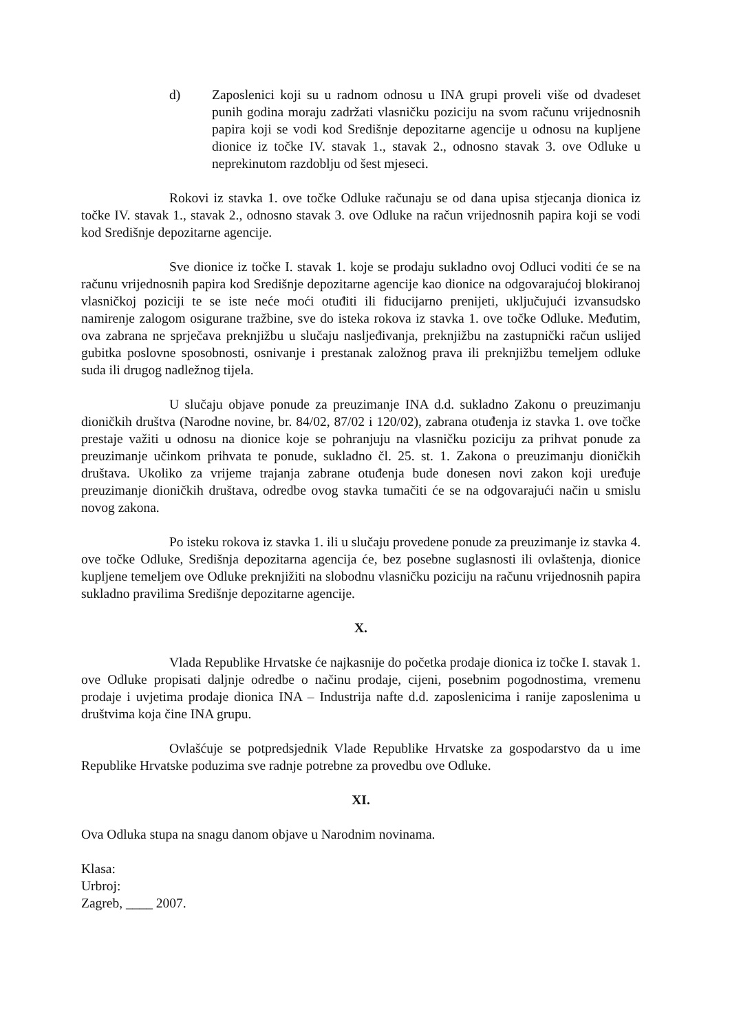d) Zaposlenici koji su u radnom odnosu u INA grupi proveli više od dvadeset punih godina moraju zadržati vlasničku poziciju na svom računu vrijednosnih papira koji se vodi kod Središnje depozitarne agencije u odnosu na kupljene dionice iz točke IV. stavak 1., stavak 2., odnosno stavak 3. ove Odluke u neprekinutom razdoblju od šest mjeseci.
Rokovi iz stavka 1. ove točke Odluke računaju se od dana upisa stjecanja dionica iz točke IV. stavak 1., stavak 2., odnosno stavak 3. ove Odluke na račun vrijednosnih papira koji se vodi kod Središnje depozitarne agencije.
Sve dionice iz točke I. stavak 1. koje se prodaju sukladno ovoj Odluci voditi će se na računu vrijednosnih papira kod Središnje depozitarne agencije kao dionice na odgovarajućoj blokiranoj vlasničkoj poziciji te se iste neće moći otuđiti ili fiducijarno prenijeti, uključujući izvansudsko namirenje zalogom osigurane tražbine, sve do isteka rokova iz stavka 1. ove točke Odluke. Međutim, ova zabrana ne sprječava preknjižbu u slučaju nasljeđivanja, preknjižbu na zastupnički račun uslijed gubitka poslovne sposobnosti, osnivanje i prestanak založnog prava ili preknjižbu temeljem odluke suda ili drugog nadležnog tijela.
U slučaju objave ponude za preuzimanje INA d.d. sukladno Zakonu o preuzimanju dioničkih društva (Narodne novine, br. 84/02, 87/02 i 120/02), zabrana otuđenja iz stavka 1. ove točke prestaje važiti u odnosu na dionice koje se pohranjuju na vlasničku poziciju za prihvat ponude za preuzimanje učinkom prihvata te ponude, sukladno čl. 25. st. 1. Zakona o preuzimanju dioničkih društava. Ukoliko za vrijeme trajanja zabrane otuđenja bude donesen novi zakon koji uređuje preuzimanje dioničkih društava, odredbe ovog stavka tumačiti će se na odgovarajući način u smislu novog zakona.
Po isteku rokova iz stavka 1. ili u slučaju provedene ponude za preuzimanje iz stavka 4. ove točke Odluke, Središnja depozitarna agencija će, bez posebne suglasnosti ili ovlaštenja, dionice kupljene temeljem ove Odluke preknjižiti na slobodnu vlasničku poziciju na računu vrijednosnih papira sukladno pravilima Središnje depozitarne agencije.
X.
Vlada Republike Hrvatske će najkasnije do početka prodaje dionica iz točke I. stavak 1. ove Odluke propisati daljnje odredbe o načinu prodaje, cijeni, posebnim pogodnostima, vremenu prodaje i uvjetima prodaje dionica INA – Industrija nafte d.d. zaposlenicima i ranije zaposlenima u društvima koja čine INA grupu.
Ovlašćuje se potpredsjednik Vlade Republike Hrvatske za gospodarstvo da u ime Republike Hrvatske poduzima sve radnje potrebne za provedbu ove Odluke.
XI.
Ova Odluka stupa na snagu danom objave u Narodnim novinama.
Klasa:
Urbroj:
Zagreb, ____ 2007.